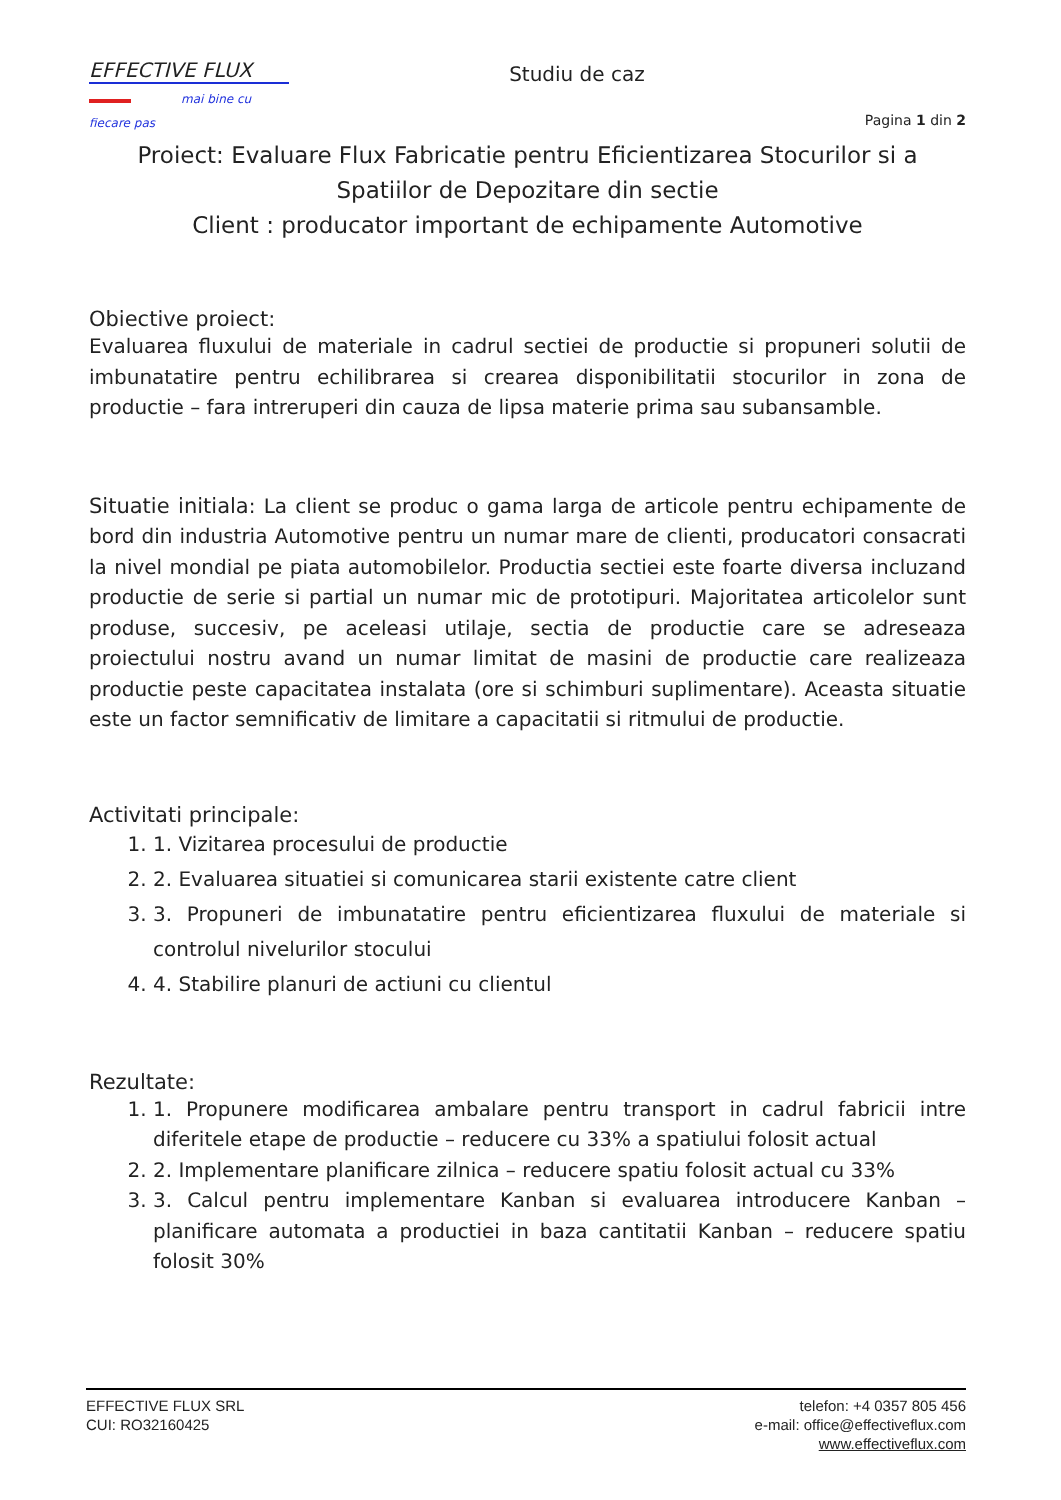EFFECTIVE FLUX
mai bine cu fiecare pas
Studiu de caz
Pagina 1 din 2
Proiect: Evaluare Flux Fabricatie pentru Eficientizarea Stocurilor si a Spatiilor de Depozitare din sectie
Client : producator important de echipamente Automotive
Obiective proiect:
Evaluarea fluxului de materiale in cadrul sectiei de productie si propuneri solutii de imbunatatire pentru echilibrarea si crearea disponibilitatii stocurilor in zona de productie – fara intreruperi din cauza de lipsa materie prima sau subansamble.
Situatie initiala: La client se produc o gama larga de articole pentru echipamente de bord din industria Automotive pentru un numar mare de clienti, producatori consacrati la nivel mondial pe piata automobilelor. Productia sectiei este foarte diversa incluzand productie de serie si partial un numar mic de prototipuri. Majoritatea articolelor sunt produse, succesiv, pe aceleasi utilaje, sectia de productie care se adreseaza proiectului nostru avand un numar limitat de masini de productie care realizeaza productie peste capacitatea instalata (ore si schimburi suplimentare). Aceasta situatie este un factor semnificativ de limitare a capacitatii si ritmului de productie.
Activitati principale:
1. 1. Vizitarea procesului de productie
2. 2. Evaluarea situatiei si comunicarea starii existente catre client
3. 3. Propuneri de imbunatatire pentru eficientizarea fluxului de materiale si controlul nivelurilor stocului
4. 4. Stabilire planuri de actiuni cu clientul
Rezultate:
1. 1. Propunere modificarea ambalare pentru transport in cadrul fabricii intre diferitele etape de productie – reducere cu 33% a spatiului folosit actual
2. 2. Implementare planificare zilnica – reducere spatiu folosit actual cu 33%
3. 3. Calcul pentru implementare Kanban si evaluarea introducere Kanban – planificare automata a productiei in baza cantitatii Kanban – reducere spatiu folosit 30%
EFFECTIVE FLUX SRL
CUI: RO32160425
telefon: +4 0357 805 456
e-mail: office@effectiveflux.com
www.effectiveflux.com